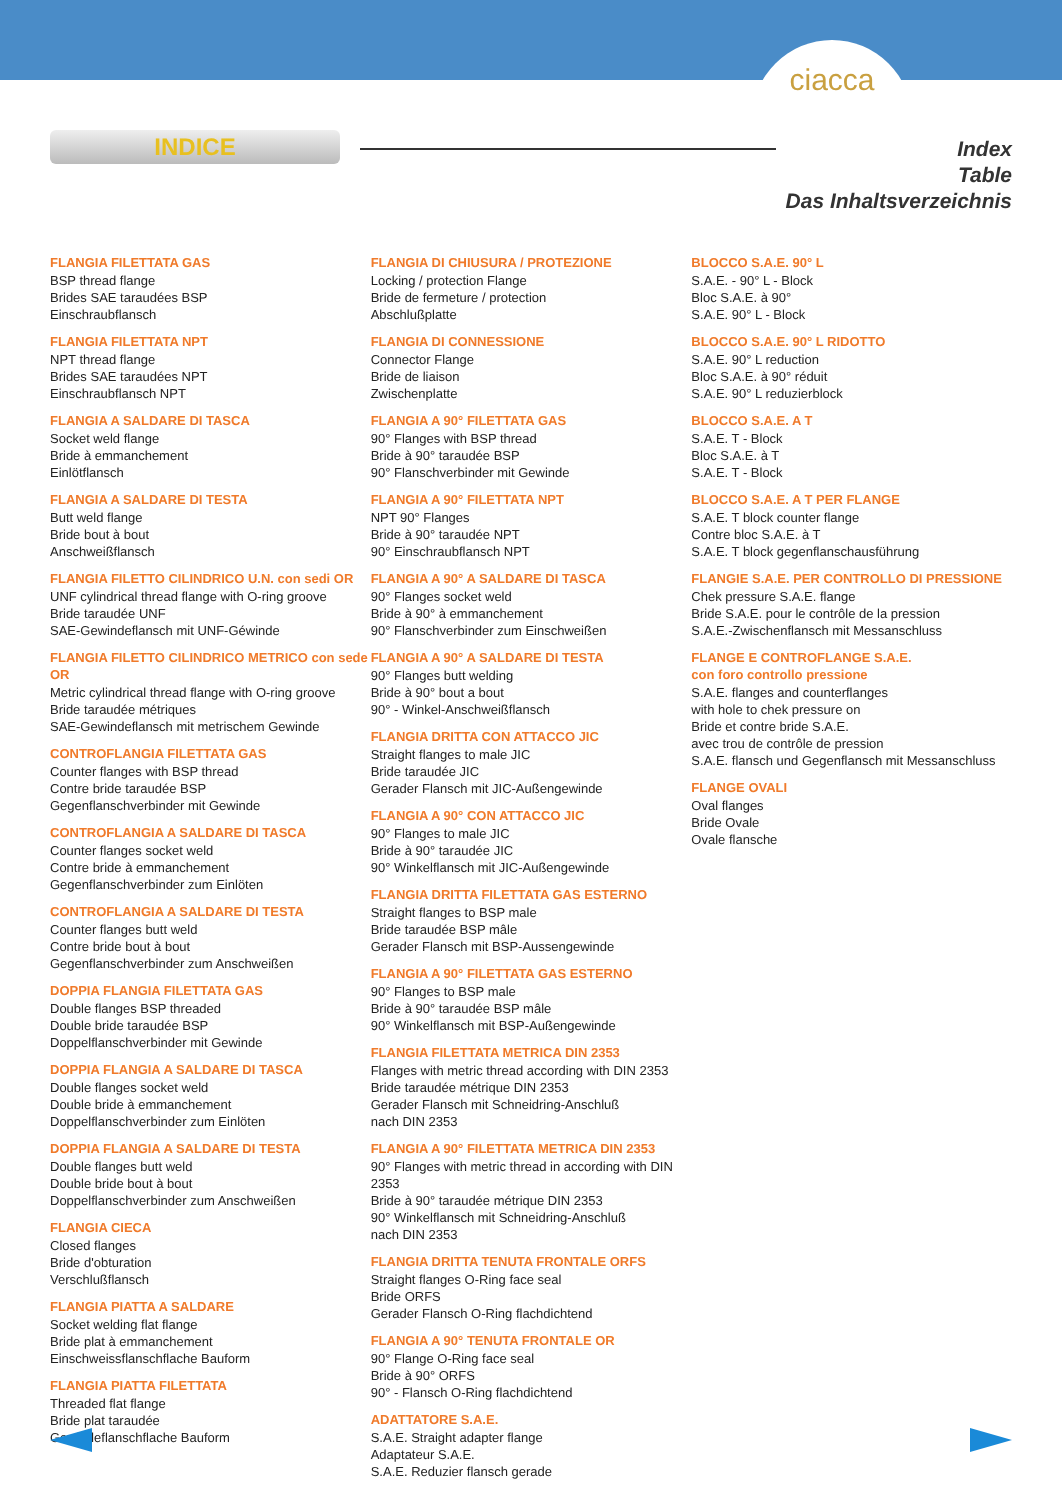ciacca
INDICE
Index
Table
Das Inhaltsverzeichnis
FLANGIA FILETTATA GAS
BSP thread flange
Brides SAE taraudées BSP
Einschraubflansch
FLANGIA FILETTATA NPT
NPT thread flange
Brides SAE taraudées NPT
Einschraubflansch NPT
FLANGIA A SALDARE DI TASCA
Socket weld flange
Bride à emmanchement
Einlötflansch
FLANGIA A SALDARE DI TESTA
Butt weld flange
Bride bout à bout
Anschweißflansch
FLANGIA FILETTO CILINDRICO U.N. con sedi OR
UNF cylindrical thread flange with O-ring groove
Bride taraudée UNF
SAE-Gewindeflansch mit UNF-Géwinde
FLANGIA FILETTO CILINDRICO METRICO con sede OR
Metric cylindrical thread flange with O-ring groove
Bride taraudée métriques
SAE-Gewindeflansch mit metrischem Gewinde
CONTROFLANGIA FILETTATA GAS
Counter flanges with BSP thread
Contre bride taraudée BSP
Gegenflanschverbinder mit Gewinde
CONTROFLANGIA A SALDARE DI TASCA
Counter flanges socket weld
Contre bride à emmanchement
Gegenflanschverbinder zum Einlöten
CONTROFLANGIA A SALDARE DI TESTA
Counter flanges butt weld
Contre bride bout à bout
Gegenflanschverbinder zum Anschweißen
DOPPIA FLANGIA FILETTATA GAS
Double flanges BSP threaded
Double bride taraudée BSP
Doppelflanschverbinder mit Gewinde
DOPPIA FLANGIA A SALDARE DI TASCA
Double flanges socket weld
Double bride à emmanchement
Doppelflanschverbinder zum Einlöten
DOPPIA FLANGIA A SALDARE DI TESTA
Double flanges butt weld
Double bride bout à bout
Doppelflanschverbinder zum Anschweißen
FLANGIA CIECA
Closed flanges
Bride d'obturation
Verschlußflansch
FLANGIA PIATTA A SALDARE
Socket welding flat flange
Bride plat à emmanchement
Einschweissflanschflache Bauform
FLANGIA PIATTA FILETTATA
Threaded flat flange
Bride plat taraudée
Gewindeflanschflache Bauform
FLANGIA DI CHIUSURA / PROTEZIONE
Locking / protection Flange
Bride de fermeture / protection
Abschlußplatte
FLANGIA DI CONNESSIONE
Connector Flange
Bride de liaison
Zwischenplatte
FLANGIA A 90° FILETTATA GAS
90° Flanges with BSP thread
Bride à 90° taraudée BSP
90° Flanschverbinder mit Gewinde
FLANGIA A 90° FILETTATA NPT
NPT 90° Flanges
Bride à 90° taraudée NPT
90° Einschraubflansch NPT
FLANGIA A 90° A SALDARE DI TASCA
90° Flanges socket weld
Bride à 90° à emmanchement
90° Flanschverbinder zum Einschweißen
FLANGIA A 90° A SALDARE DI TESTA
90° Flanges butt welding
Bride à 90° bout a bout
90° - Winkel-Anschweißflansch
FLANGIA DRITTA CON ATTACCO JIC
Straight flanges to male JIC
Bride taraudée JIC
Gerader Flansch mit JIC-Außengewinde
FLANGIA A 90° CON ATTACCO JIC
90° Flanges to male JIC
Bride à 90° taraudée JIC
90° Winkelflansch mit JIC-Außengewinde
FLANGIA DRITTA FILETTATA GAS ESTERNO
Straight flanges to BSP male
Bride taraudée BSP mâle
Gerader Flansch mit BSP-Aussengewinde
FLANGIA A 90° FILETTATA GAS ESTERNO
90° Flanges to BSP male
Bride à 90° taraudée BSP mâle
90° Winkelflansch mit BSP-Außengewinde
FLANGIA FILETTATA METRICA DIN 2353
Flanges with metric thread according with DIN 2353
Bride taraudée métrique DIN 2353
Gerader Flansch mit Schneidring-Anschluß
nach DIN 2353
FLANGIA A 90° FILETTATA METRICA DIN 2353
90° Flanges with metric thread in according with DIN 2353
Bride à 90° taraudée métrique DIN 2353
90° Winkelflansch mit Schneidring-Anschluß
nach DIN 2353
FLANGIA DRITTA TENUTA FRONTALE ORFS
Straight flanges O-Ring face seal
Bride ORFS
Gerader Flansch O-Ring flachdichtend
FLANGIA A 90° TENUTA FRONTALE OR
90° Flange O-Ring face seal
Bride à 90° ORFS
90° - Flansch O-Ring flachdichtend
ADATTATORE S.A.E.
S.A.E. Straight adapter flange
Adaptateur S.A.E.
S.A.E. Reduzier flansch gerade
BLOCCO S.A.E. 90° L
S.A.E. - 90° L - Block
Bloc S.A.E. à 90°
S.A.E. 90° L - Block
BLOCCO S.A.E. 90° L RIDOTTO
S.A.E. 90° L reduction
Bloc S.A.E. à 90° réduit
S.A.E. 90° L reduzierblock
BLOCCO S.A.E. A T
S.A.E. T - Block
Bloc S.A.E. à T
S.A.E. T - Block
BLOCCO S.A.E. A T PER FLANGE
S.A.E. T block counter flange
Contre bloc S.A.E. à T
S.A.E. T block gegenflanschausführung
FLANGIE S.A.E. PER CONTROLLO DI PRESSIONE
Chek pressure S.A.E. flange
Bride S.A.E. pour le contrôle de la pression
S.A.E.-Zwischenflansch mit Messanschluss
FLANGE E CONTROFLANGE S.A.E.
con foro controllo pressione
S.A.E. flanges and counterflanges
with hole to chek pressure on
Bride et contre bride S.A.E.
avec trou de contrôle de pression
S.A.E. flansch und Gegenflansch mit Messanschluss
FLANGE OVALI
Oval flanges
Bride Ovale
Ovale flansche